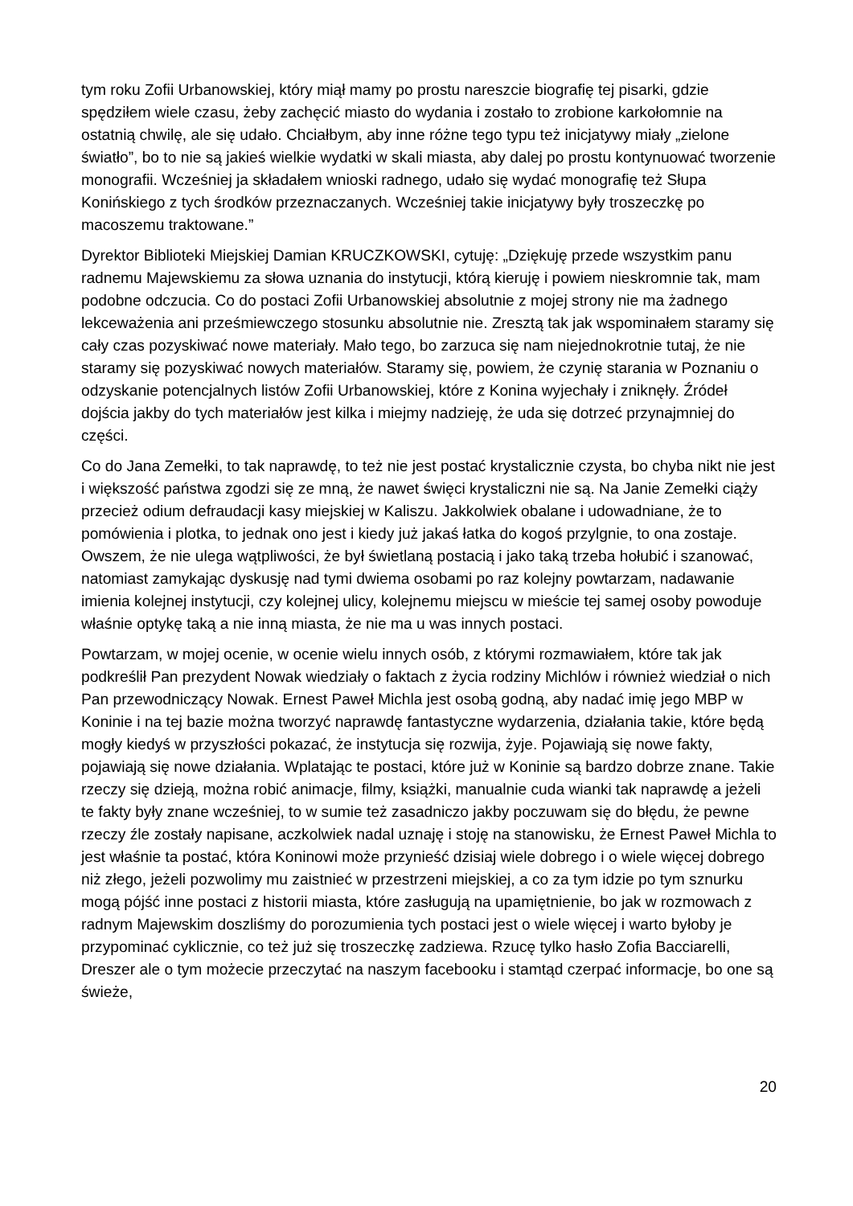tym roku Zofii Urbanowskiej, który miął mamy po prostu nareszcie biografię tej pisarki, gdzie spędziłem wiele czasu, żeby zachęcić miasto do wydania i zostało to zrobione karkołomnie na ostatnią chwilę, ale się udało. Chciałbym, aby inne różne tego typu też inicjatywy miały „zielone światło”, bo to nie są jakieś wielkie wydatki w skali miasta, aby dalej po prostu kontynuować tworzenie monografii. Wcześniej ja składałem wnioski radnego, udało się wydać monografię też Słupa Konińskiego z tych środków przeznaczanych. Wcześniej takie inicjatywy były troszeczkę po macoszemu traktowane.”
Dyrektor Biblioteki Miejskiej Damian KRUCZKOWSKI, cytuję: „Dziękuję przede wszystkim panu radnemu Majewskiemu za słowa uznania do instytucji, którą kieruję i powiem nieskromnie tak, mam podobne odczucia. Co do postaci Zofii Urbanowskiej absolutnie z mojej strony nie ma żadnego lekceważenia ani prześmiewczego stosunku absolutnie nie. Zresztą tak jak wspominałem staramy się cały czas pozyskiwać nowe materiały. Mało tego, bo zarzuca się nam niejednokrotnie tutaj, że nie staramy się pozyskiwać nowych materiałów. Staramy się, powiem, że czynię starania w Poznaniu o odzyskanie potencjalnych listów Zofii Urbanowskiej, które z Konina wyjechały i zniknęły. Źródeł dojścia jakby do tych materiałów jest kilka i miejmy nadzieję, że uda się dotrzeć przynajmniej do części.
Co do Jana Zemełki, to tak naprawdę, to też nie jest postać krystalicznie czysta, bo chyba nikt nie jest i większość państwa zgodzi się ze mną, że nawet święci krystaliczni nie są. Na Janie Zemełki ciąży przecież odium defraudacji kasy miejskiej w Kaliszu. Jakkolwiek obalane i udowadniane, że to pomówienia i plotka, to jednak ono jest i kiedy już jakaś łatka do kogoś przylgnie, to ona zostaje. Owszem, że nie ulega wątpliwości, że był świetlaną postacią i jako taką trzeba hołubić i szanować, natomiast zamykając dyskusję nad tymi dwiema osobami po raz kolejny powtarzam, nadawanie imienia kolejnej instytucji, czy kolejnej ulicy, kolejnemu miejscu w mieście tej samej osoby powoduje właśnie optykę taką a nie inną miasta, że nie ma u was innych postaci.
Powtarzam, w mojej ocenie, w ocenie wielu innych osób, z którymi rozmawiałem, które tak jak podkreślił Pan prezydent Nowak wiedziały o faktach z życia rodziny Michlów i również wiedział o nich Pan przewodniczący Nowak. Ernest Paweł Michla jest osobą godną, aby nadać imię jego MBP w Koninie i na tej bazie można tworzyć naprawdę fantastyczne wydarzenia, działania takie, które będą mogły kiedyś w przyszłości pokazać, że instytucja się rozwija, żyje. Pojawiają się nowe fakty, pojawiają się nowe działania. Wplatając te postaci, które już w Koninie są bardzo dobrze znane. Takie rzeczy się dzieją, można robić animacje, filmy, książki, manualnie cuda wianki tak naprawdę a jeżeli te fakty były znane wcześniej, to w sumie też zasadniczo jakby poczuwam się do błędu, że pewne rzeczy źle zostały napisane, aczkolwiek nadal uznaję i stoję na stanowisku, że Ernest Paweł Michla to jest właśnie ta postać, która Koninowi może przynieść dzisiaj wiele dobrego i o wiele więcej dobrego niż złego, jeżeli pozwolimy mu zaistnieć w przestrzeni miejskiej, a co za tym idzie po tym sznurku mogą pójść inne postaci z historii miasta, które zasługują na upamiętnienie, bo jak w rozmowach z radnym Majewskim doszliśmy do porozumienia tych postaci jest o wiele więcej i warto byłoby je przypominać cyklicznie, co też już się troszeczkę zadziewa. Rzucę tylko hasło Zofia Bacciarelli, Dreszer ale o tym możecie przeczytać na naszym facebooku i stamtąd czerpać informacje, bo one są świeże,
20